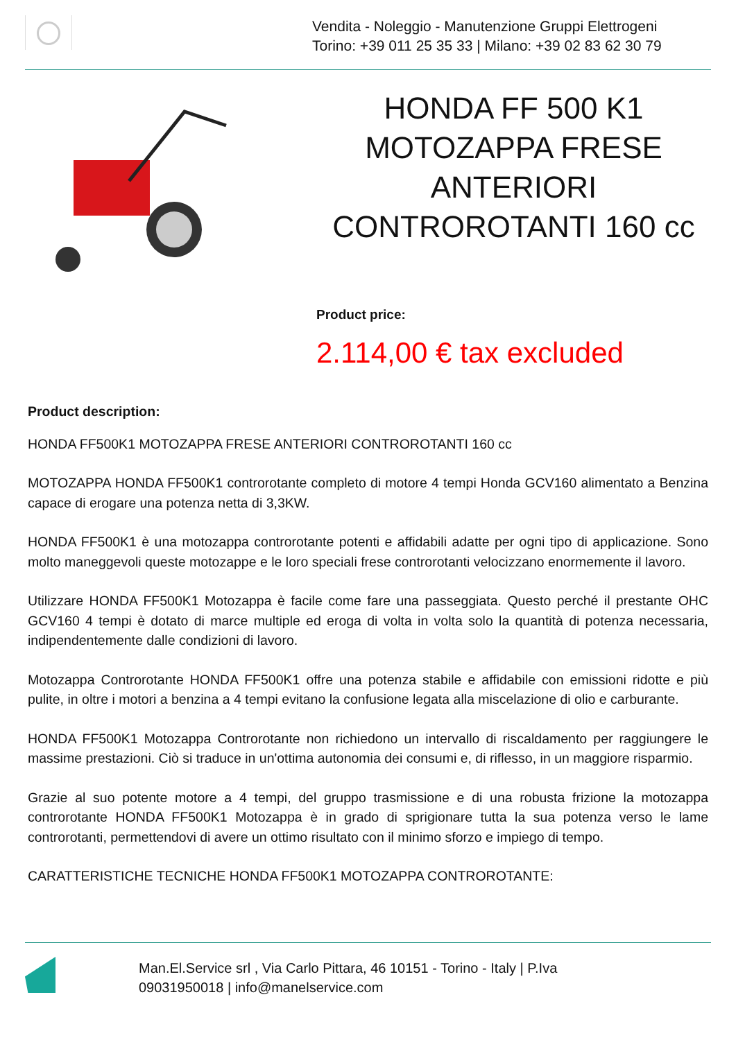Vendita - Noleggio - Manutenzione Gruppi Elettrogeni
Torino: +39 011 25 35 33 | Milano: +39 02 83 62 30 79
HONDA FF 500 K1 MOTOZAPPA FRESE ANTERIORI CONTROROTANTI 160 cc
Product price:
2.114,00 € tax excluded
Product description:
HONDA FF500K1 MOTOZAPPA FRESE ANTERIORI CONTROROTANTI 160 cc
MOTOZAPPA HONDA FF500K1 controrotante completo di motore 4 tempi Honda GCV160 alimentato a Benzina capace di erogare una potenza netta di 3,3KW.
HONDA FF500K1 è una motozappa controrotante potenti e affidabili adatte per ogni tipo di applicazione. Sono molto maneggevoli queste motozappe e le loro speciali frese controrotanti velocizzano enormemente il lavoro.
Utilizzare HONDA FF500K1 Motozappa è facile come fare una passeggiata. Questo perché il prestante OHC GCV160 4 tempi è dotato di marce multiple ed eroga di volta in volta solo la quantità di potenza necessaria, indipendentemente dalle condizioni di lavoro.
Motozappa Controrotante HONDA FF500K1 offre una potenza stabile e affidabile con emissioni ridotte e più pulite, in oltre i motori a benzina a 4 tempi evitano la confusione legata alla miscelazione di olio e carburante.
HONDA FF500K1 Motozappa Controrotante non richiedono un intervallo di riscaldamento per raggiungere le massime prestazioni. Ciò si traduce in un'ottima autonomia dei consumi e, di riflesso, in un maggiore risparmio.
Grazie al suo potente motore a 4 tempi, del gruppo trasmissione e di una robusta frizione la motozappa controrotante HONDA FF500K1 Motozappa è in grado di sprigionare tutta la sua potenza verso le lame controrotanti, permettendovi di avere un ottimo risultato con il minimo sforzo e impiego di tempo.
CARATTERISTICHE TECNICHE HONDA FF500K1 MOTOZAPPA CONTROROTANTE:
Man.El.Service srl , Via Carlo Pittara, 46 10151 - Torino - Italy | P.Iva
09031950018 | info@manelservice.com